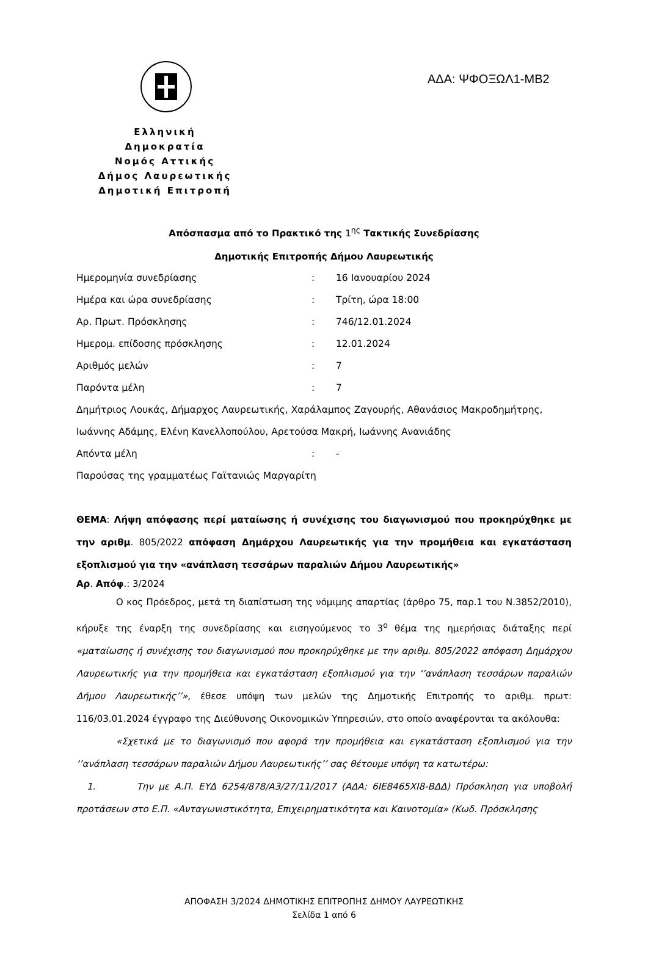ΑΔΑ: ΨΦΟΞΩΛ1-ΜΒ2
Ελληνική Δημοκρατία
Νομός Αττικής
Δήμος Λαυρεωτικής
Δημοτική Επιτροπή
Απόσπασμα από το Πρακτικό της 1<sup>ης</sup> Τακτικής Συνεδρίασης
Δημοτικής Επιτροπής Δήμου Λαυρεωτικής
| Ημερομηνία συνεδρίασης | : | 16 Ιανουαρίου 2024 |
| Ημέρα και ώρα συνεδρίασης | : | Τρίτη, ώρα 18:00 |
| Αρ. Πρωτ. Πρόσκλησης | : | 746/12.01.2024 |
| Ημερομ. επίδοσης πρόσκλησης | : | 12.01.2024 |
| Αριθμός μελών | : | 7 |
| Παρόντα μέλη | : | 7 |
| Δημήτριος Λουκάς, Δήμαρχος Λαυρεωτικής, Χαράλαμπος Ζαγουρής, Αθανάσιος Μακροδημήτρης, | | |
| Ιωάννης Αδάμης, Ελένη Κανελλοπούλου, Αρετούσα Μακρή, Ιωάννης Ανανιάδης | | |
| Απόντα μέλη | : | - |
| Παρούσας της γραμματέως Γαϊτανιώς Μαργαρίτη | | |
ΘΕΜΑ: Λήψη απόφασης περί ματαίωσης ή συνέχισης του διαγωνισμού που προκηρύχθηκε με την αριθμ. 805/2022 απόφαση Δημάρχου Λαυρεωτικής για την προμήθεια και εγκατάσταση εξοπλισμού για την «ανάπλαση τεσσάρων παραλιών Δήμου Λαυρεωτικής»
Αρ. Απόφ.: 3/2024
Ο κος Πρόεδρος, μετά τη διαπίστωση της νόμιμης απαρτίας (άρθρο 75, παρ.1 του Ν.3852/2010), κήρυξε της έναρξη της συνεδρίασης και εισηγούμενος το 3<sup>ο</sup> θέμα της ημερήσιας διάταξης περί «ματαίωσης ή συνέχισης του διαγωνισμού που προκηρύχθηκε με την αριθμ. 805/2022 απόφαση Δημάρχου Λαυρεωτικής για την προμήθεια και εγκατάσταση εξοπλισμού για την ‘’ανάπλαση τεσσάρων παραλιών Δήμου Λαυρεωτικής’’», έθεσε υπόψη των μελών της Δημοτικής Επιτροπής το αριθμ. πρωτ: 116/03.01.2024 έγγραφο της Διεύθυνσης Οικονομικών Υπηρεσιών, στο οποίο αναφέρονται τα ακόλουθα:
«Σχετικά με το διαγωνισμό που αφορά την προμήθεια και εγκατάσταση εξοπλισμού για την ‘’ανάπλαση τεσσάρων παραλιών Δήμου Λαυρεωτικής’’ σας θέτουμε υπόψη τα κατωτέρω:
1. Την με Α.Π. ΕΥΔ 6254/878/Α3/27/11/2017 (ΑΔΑ: 6ΙΕ8465ΧΙ8-ΒΔΔ) Πρόσκληση για υποβολή προτάσεων στο Ε.Π. «Ανταγωνιστικότητα, Επιχειρηματικότητα και Καινοτομία» (Κωδ. Πρόσκλησης
ΑΠΟΦΑΣΗ 3/2024 ΔΗΜΟΤΙΚΗΣ ΕΠΙΤΡΟΠΗΣ ΔΗΜΟΥ ΛΑΥΡΕΩΤΙΚΗΣ
Σελίδα 1 από 6